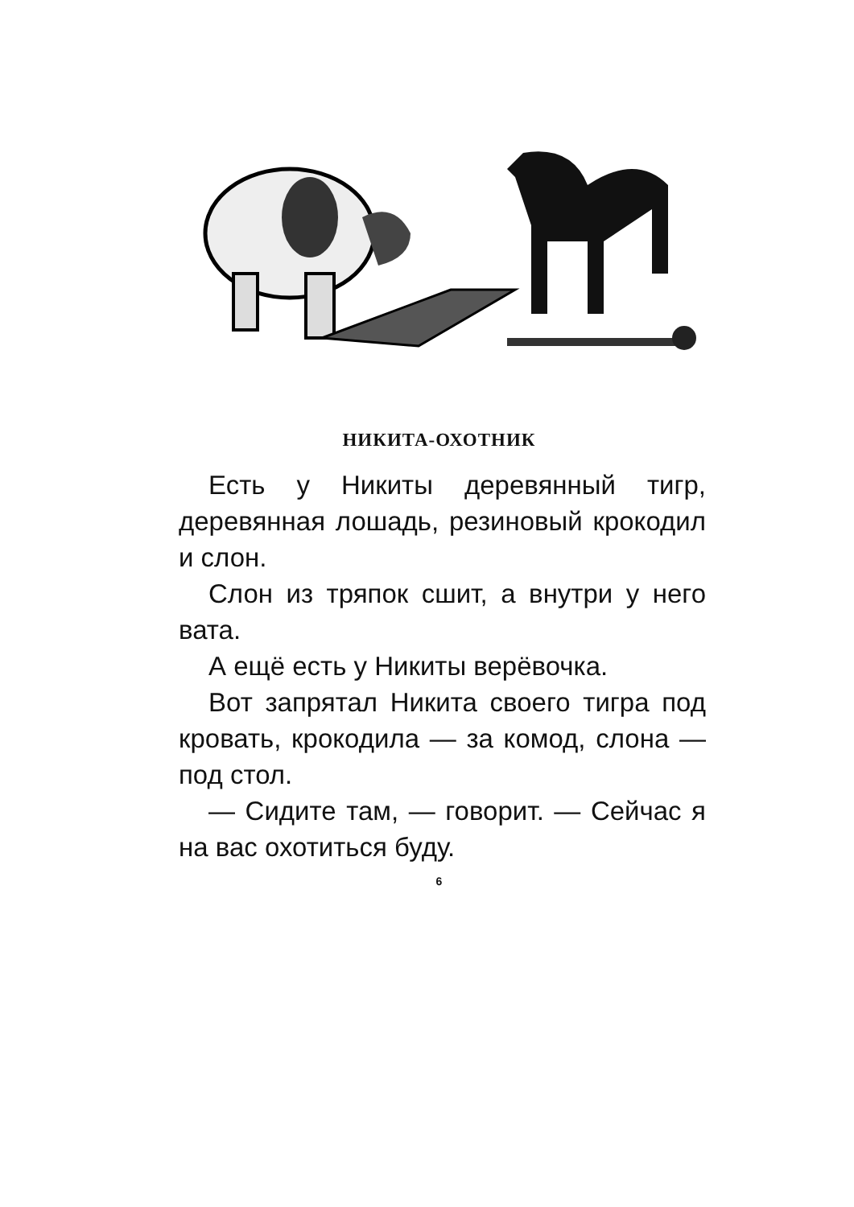НИКИТА-ОХОТНИК
Есть у Никиты деревянный тигр, деревянная лошадь, резиновый крокодил и слон.
Слон из тряпок сшит, а внутри у него вата.
А ещё есть у Никиты верёвочка.
Вот запрятал Никита своего тигра под кровать, крокодила — за комод, слона — под стол.
— Сидите там, — говорит. — Сейчас я на вас охотиться буду.
6